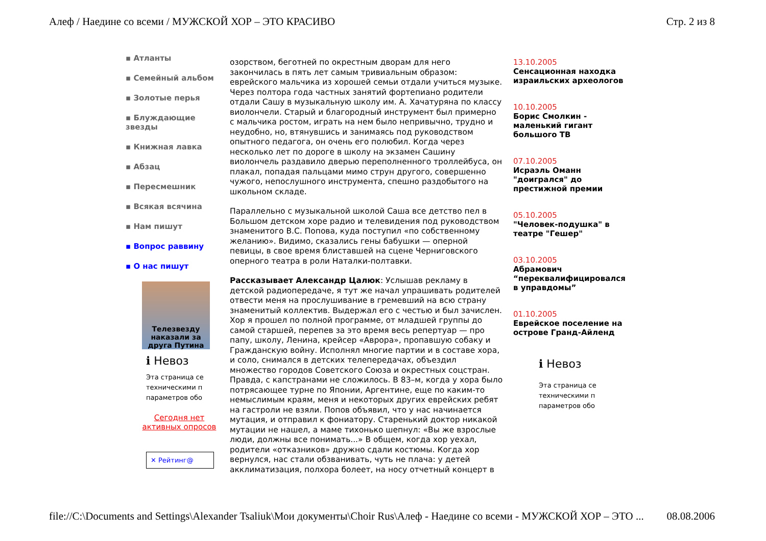Алеф / Наедине со всеми / МУЖСКОЙ ХОР – ЭТО КРАСИВО Стр. 2 из 8
▪ Атланты
▪ Семейный альбом
▪ Золотые перья
▪ Блуждающие звезды
▪ Книжная лавка
▪ Абзац
▪ Пересмешник
▪ Всякая всячина
▪ Нам пишут
▪ Вопрос раввину
▪ О нас пишут
Телезвезду наказали за друга Путина
ℹ Невоз
Эта страница се
техническими п
параметров обо
Сегодня нет
активных опросов
✕ Рейтинг@
озорством, беготней по окрестным дворам для него закончилась в пять лет самым тривиальным образом: еврейского мальчика из хорошей семьи отдали учиться музыке. Через полтора года частных занятий фортепиано родители отдали Сашу в музыкальную школу им. А. Хачатуряна по классу виолончели. Старый и благородный инструмент был примерно с мальчика ростом, играть на нем было непривычно, трудно и неудобно, но, втянувшись и занимаясь под руководством опытного педагога, он очень его полюбил. Когда через несколько лет по дороге в школу на экзамен Сашину виолончель раздавило дверью переполненного троллейбуса, он плакал, попадая пальцами мимо струн другого, совершенно чужого, непослушного инструмента, спешно раздобытого на школьном складе.
Параллельно с музыкальной школой Саша все детство пел в Большом детском хоре радио и телевидения под руководством знаменитого В.С. Попова, куда поступил «по собственному желанию». Видимо, сказались гены бабушки — оперной певицы, в свое время блиставшей на сцене Черниговского оперного театра в роли Наталки-полтавки.
Рассказывает Александр Цалюк: Услышав рекламу в детской радиопередаче, я тут же начал упрашивать родителей отвести меня на прослушивание в гремевший на всю страну знаменитый коллектив. Выдержал его с честью и был зачислен. Хор я прошел по полной программе, от младшей группы до самой старшей, перепев за это время весь репертуар — про папу, школу, Ленина, крейсер «Аврора», пропавшую собаку и Гражданскую войну. Исполнял многие партии и в составе хора, и соло, снимался в детских телепередачах, объездил множество городов Советского Союза и окрестных соцстран. Правда, с капстранами не сложилось. В 83–м, когда у хора было потрясающее турне по Японии, Аргентине, еще по каким-то немыслимым краям, меня и некоторых других еврейских ребят на гастроли не взяли. Попов объявил, что у нас начинается мутация, и отправил к фониатору. Старенький доктор никакой мутации не нашел, а маме тихонько шепнул: «Вы же взрослые люди, должны все понимать...» В общем, когда хор уехал, родители «отказников» дружно сдали костюмы. Когда хор вернулся, нас стали обзванивать, чуть не плача: у детей акклиматизация, полхора болеет, на носу отчетный концерт в
13.10.2005
Сенсационная находка израильских археологов
10.10.2005
Борис Смолкин - маленький гигант большого ТВ
07.10.2005
Исраэль Оманн "доигрался" до престижной премии
05.10.2005
"Человек-подушка" в театре "Гешер"
03.10.2005
Абрамович “переквалифицировался в управдомы”
01.10.2005
Еврейское поселение на острове Гранд-Айленд
ℹ Невоз
Эта страница се
техническими п
параметров обо
file://C:\Documents and Settings\Alexander Tsaliuk\Мои документы\Choir Rus\Алеф - Наедине со всеми - МУЖСКОЙ ХОР – ЭТО ... 08.08.2006